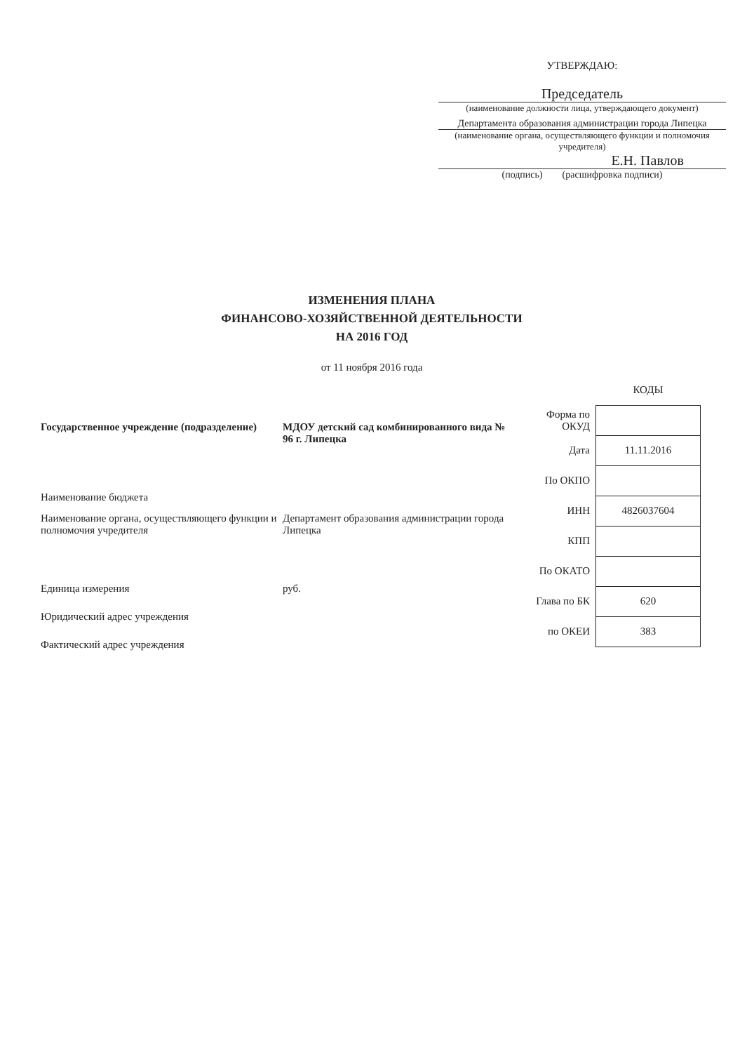УТВЕРЖДАЮ:
Председатель
(наименование должности лица, утверждающего документ)
Департамента образования администрации города Липецка
(наименование органа, осуществляющего функции и полномочия учредителя)
Е.Н. Павлов
(подпись) (расшифровка подписи)
ИЗМЕНЕНИЯ ПЛАНА
ФИНАНСОВО-ХОЗЯЙСТВЕННОЙ ДЕЯТЕЛЬНОСТИ
НА 2016 ГОД
от 11 ноября 2016 года
| Государственное учреждение (подразделение) | МДОУ детский сад комбинированного вида № 96 г. Липецка |
| Наименование бюджета | |
| Наименование органа, осуществляющего функции и полномочия учредителя | Департамент образования администрации города Липецка |
| Единица измерения | руб. |
| Юридический адрес учреждения | |
| Фактический адрес учреждения | |
| | КОДЫ |
| Форма по ОКУД | |
| Дата | 11.11.2016 |
| По ОКПО | |
| ИНН | 4826037604 |
| КПП | |
| По ОКАТО | |
| Глава по БК | 620 |
| по ОКЕИ | 383 |